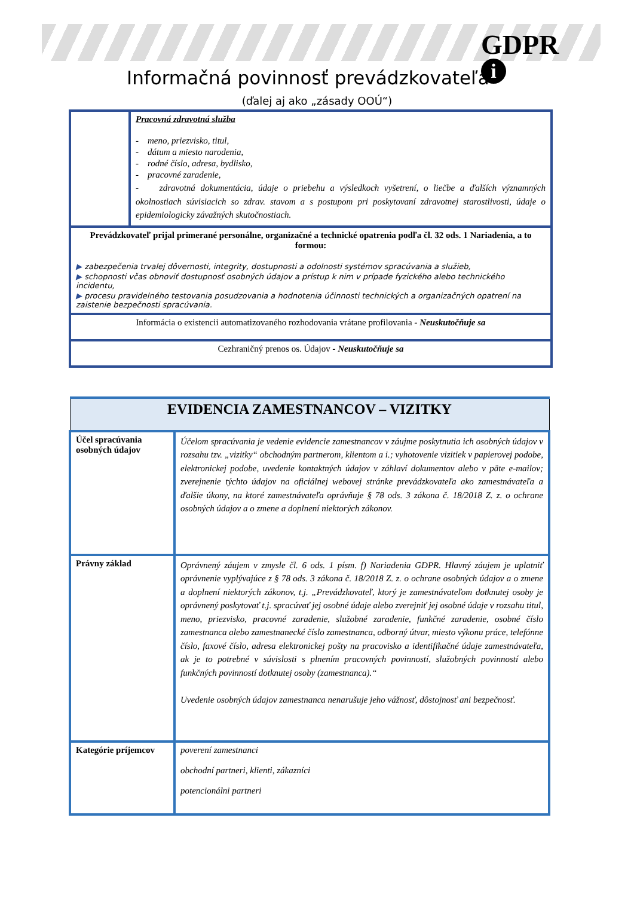GDPR
i
Informačná povinnosť prevádzkovateľa
(ďalej aj ako „zásady OOÚ“)
| | Pracovná zdravotná služba - meno, priezvisko, titul, - dátum a miesto narodenia, - rodné číslo, adresa, bydlisko, - pracovné zaradenie, - zdravotná dokumentácia, údaje o priebehu a výsledkoch vyšetrení, o liečbe a ďalších významných okolnostiach súvisiacich so zdrav. stavom a s postupom pri poskytovaní zdravotnej starostlivosti, údaje o epidemiologicky závažných skutočnostiach. |
| Prevádzkovateľ prijal primerané personálne, organizačné a technické opatrenia podľa čl. 32 ods. 1 Nariadenia, a to formou: ▶ zabezpečenia trvalej dôvernosti, integrity, dostupnosti a odolnosti systémov spracúvania a služieb, ▶ schopnosti včas obnoviť dostupnosť osobných údajov a prístup k nim v prípade fyzického alebo technického incidentu, ▶ procesu pravidelného testovania posudzovania a hodnotenia účinnosti technických a organizačných opatrení na zaistenie bezpečnosti spracúvania. | |
| Informácia o existencii automatizovaného rozhodovania vrátane profilovania - Neuskutočňuje sa | |
| Cezhraničný prenos os. Údajov - Neuskutočňuje sa | |
| EVIDENCIA ZAMESTNANCOV – VIZITKY | |
| Účel spracúvania osobných údajov | Účelom spracúvania je vedenie evidencie zamestnancov v záujme poskytnutia ich osobných údajov v rozsahu tzv. „vizitky“ obchodným partnerom, klientom a i.; vyhotovenie vizitiek v papierovej podobe, elektronickej podobe, uvedenie kontaktných údajov v záhlaví dokumentov alebo v päte e-mailov; zverejnenie týchto údajov na oficiálnej webovej stránke prevádzkovateľa ako zamestnávateľa a ďalšie úkony, na ktoré zamestnávateľa oprávňuje § 78 ods. 3 zákona č. 18/2018 Z. z. o ochrane osobných údajov a o zmene a doplnení niektorých zákonov. |
| Právny základ | Oprávnený záujem v zmysle čl. 6 ods. 1 písm. f) Nariadenia GDPR. Hlavný záujem je uplatniť oprávnenie vyplývajúce z § 78 ods. 3 zákona č. 18/2018 Z. z. o ochrane osobných údajov a o zmene a doplnení niektorých zákonov, t.j. „Prevádzkovateľ, ktorý je zamestnávateľom dotknutej osoby je oprávnený poskytovať t.j. spracúvať jej osobné údaje alebo zverejniť jej osobné údaje v rozsahu titul, meno, priezvisko, pracovné zaradenie, služobné zaradenie, funkčné zaradenie, osobné číslo zamestnanca alebo zamestnanecké číslo zamestnanca, odborný útvar, miesto výkonu práce, telefónne číslo, faxové číslo, adresa elektronickej pošty na pracovisko a identifikačné údaje zamestnávateľa, ak je to potrebné v súvislosti s plnením pracovných povinností, služobných povinností alebo funkčných povinností dotknutej osoby (zamestnanca).“ Uvedenie osobných údajov zamestnanca nenarušuje jeho vážnosť, dôstojnosť ani bezpečnosť. |
| Kategórie príjemcov | poverení zamestnanci obchodní partneri, klienti, zákazníci potencionálni partneri |